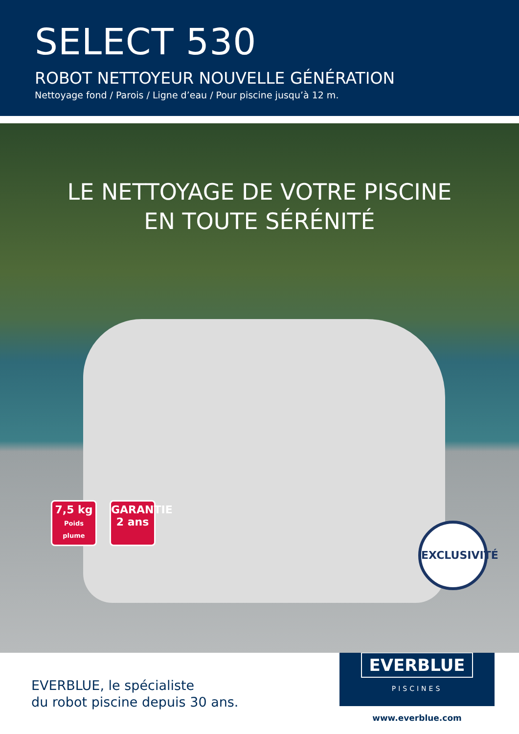SELECT 530
ROBOT NETTOYEUR NOUVELLE GÉNÉRATION
Nettoyage fond / Parois / Ligne d’eau / Pour piscine jusqu’à 12 m.
LE NETTOYAGE DE VOTRE PISCINE
EN TOUTE SÉRÉNITÉ
7,5 kg
Poids plume
GARANTIE
2 ans
EXCLUSIVITÉ
EVERBLUE, le spécialiste
du robot piscine depuis 30 ans.
EVERBLUE
PISCINES
www.everblue.com